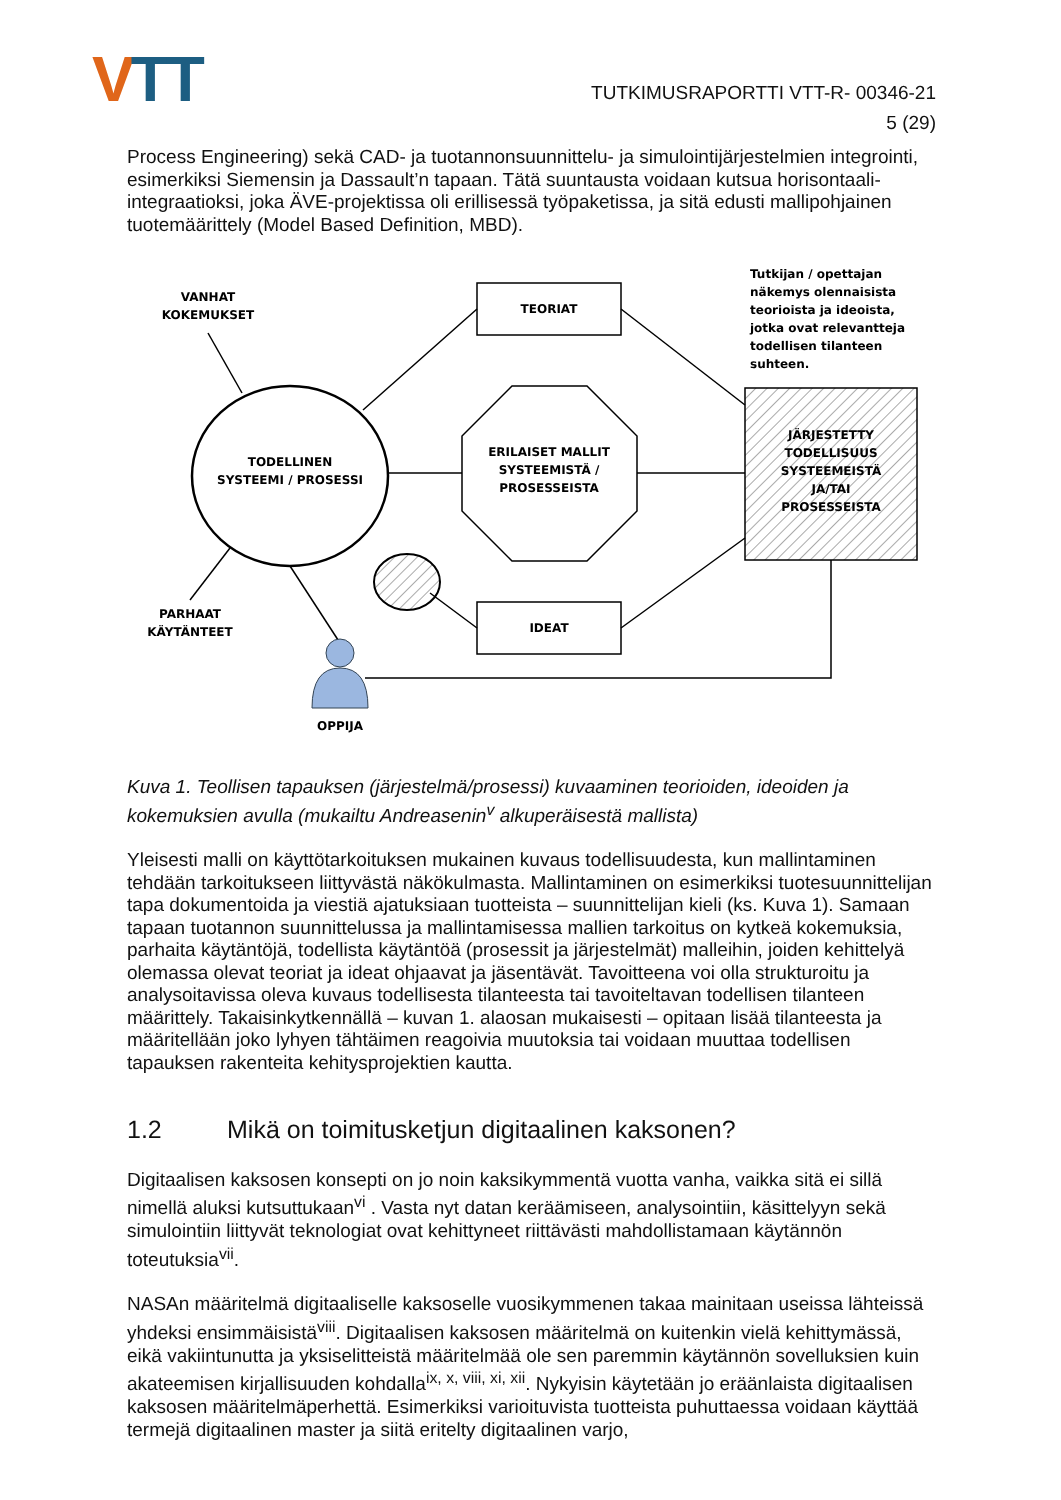VTT
TUTKIMUSRAPORTTI VTT-R- 00346-21
5 (29)
Process Engineering) sekä CAD- ja tuotannonsuunnittelu- ja simulointijärjestelmien integrointi, esimerkiksi Siemensin ja Dassault’n tapaan. Tätä suuntausta voidaan kutsua horisontaali-integraatioksi, joka ÄVE-projektissa oli erillisessä työpaketissa, ja sitä edusti mallipohjainen tuotemäärittely (Model Based Definition, MBD).
VANHAT
KOKEMUKSET
TEORIAT
IDEAT
TODELLINEN
SYSTEEMI / PROSESSI
ERILAISET MALLIT
SYSTEEMISTÄ /
PROSESSEISTA
JÄRJESTETTY
TODELLISUUS
SYSTEEMEISTÄ
JA/TAI
PROSESSEISTA
PARHAAT
KÄYTÄNTEET
OPPIJA
Tutkijan / opettajan
näkemys olennaisista
teorioista ja ideoista,
jotka ovat relevantteja
todellisen tilanteen
suhteen.
Kuva 1. Teollisen tapauksen (järjestelmä/prosessi) kuvaaminen teorioiden, ideoiden ja kokemuksien avulla (mukailtu Andreasenin<sup>v</sup> alkuperäisestä mallista)
Yleisesti malli on käyttötarkoituksen mukainen kuvaus todellisuudesta, kun mallintaminen tehdään tarkoitukseen liittyvästä näkökulmasta. Mallintaminen on esimerkiksi tuotesuunnittelijan tapa dokumentoida ja viestiä ajatuksiaan tuotteista – suunnittelijan kieli (ks. Kuva 1). Samaan tapaan tuotannon suunnittelussa ja mallintamisessa mallien tarkoitus on kytkeä kokemuksia, parhaita käytäntöjä, todellista käytäntöä (prosessit ja järjestelmät) malleihin, joiden kehittelyä olemassa olevat teoriat ja ideat ohjaavat ja jäsentävät. Tavoitteena voi olla strukturoitu ja analysoitavissa oleva kuvaus todellisesta tilanteesta tai tavoiteltavan todellisen tilanteen määrittely. Takaisinkytkennällä – kuvan 1. alaosan mukaisesti – opitaan lisää tilanteesta ja määritellään joko lyhyen tähtäimen reagoivia muutoksia tai voidaan muuttaa todellisen tapauksen rakenteita kehitysprojektien kautta.
1.2 Mikä on toimitusketjun digitaalinen kaksonen?
Digitaalisen kaksosen konsepti on jo noin kaksikymmentä vuotta vanha, vaikka sitä ei sillä nimellä aluksi kutsuttukaan<sup>vi</sup> . Vasta nyt datan keräämiseen, analysointiin, käsittelyyn sekä simulointiin liittyvät teknologiat ovat kehittyneet riittävästi mahdollistamaan käytännön toteutuksia<sup>vii</sup>.
NASAn määritelmä digitaaliselle kaksoselle vuosikymmenen takaa mainitaan useissa lähteissä yhdeksi ensimmäisistä<sup>viii</sup>. Digitaalisen kaksosen määritelmä on kuitenkin vielä kehittymässä, eikä vakiintunutta ja yksiselitteistä määritelmää ole sen paremmin käytännön sovelluksien kuin akateemisen kirjallisuuden kohdalla<sup>ix, x, viii, xi, xii</sup>. Nykyisin käytetään jo eräänlaista digitaalisen kaksosen määritelmäperhettä. Esimerkiksi varioituvista tuotteista puhuttaessa voidaan käyttää termejä digitaalinen master ja siitä eritelty digitaalinen varjo,